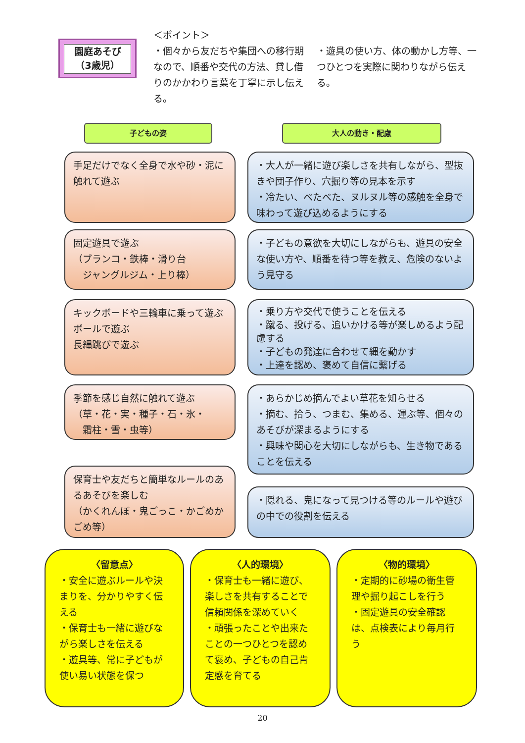園庭あそび
（3歳児）
＜ポイント＞
・個々から友だちや集団への移行期なので、順番や交代の方法、貸し借りのかかわり言葉を丁寧に示し伝える。
・遊具の使い方、体の動かし方等、一つひとつを実際に関わりながら伝える。
子どもの姿 大人の動き・配慮
手足だけでなく全身で水や砂・泥に触れて遊ぶ
・大人が一緒に遊び楽しさを共有しながら、型抜きや団子作り、穴掘り等の見本を示す
・冷たい、べたべた、ヌルヌル等の感触を全身で味わって遊び込めるようにする
固定遊具で遊ぶ
（ブランコ・鉄棒・滑り台
　ジャングルジム・上り棒）
・子どもの意欲を大切にしながらも、遊具の安全な使い方や、順番を待つ等を教え、危険のないよう見守る
キックボードや三輪車に乗って遊ぶ
ボールで遊ぶ
長縄跳びで遊ぶ
・乗り方や交代で使うことを伝える
・蹴る、投げる、追いかける等が楽しめるよう配慮する
・子どもの発達に合わせて縄を動かす
・上達を認め、褒めて自信に繋げる
季節を感じ自然に触れて遊ぶ
（草・花・実・種子・石・氷・
　霜柱・雪・虫等）
・あらかじめ摘んでよい草花を知らせる
・摘む、拾う、つまむ、集める、運ぶ等、個々のあそびが深まるようにする
・興味や関心を大切にしながらも、生き物であることを伝える
保育士や友だちと簡単なルールのあるあそびを楽しむ
（かくれんぼ・鬼ごっこ・かごめかごめ等）
・隠れる、鬼になって見つける等のルールや遊びの中での役割を伝える
〈留意点〉
・安全に遊ぶルールや決まりを、分かりやすく伝える
・保育士も一緒に遊びながら楽しさを伝える
・遊具等、常に子どもが使い易い状態を保つ
〈人的環境〉
・保育士も一緒に遊び、楽しさを共有することで信頼関係を深めていく
・頑張ったことや出来たことの一つひとつを認めて褒め、子どもの自己肯定感を育てる
〈物的環境〉
・定期的に砂場の衛生管理や掘り起こしを行う
・固定遊具の安全確認は、点検表により毎月行う
20